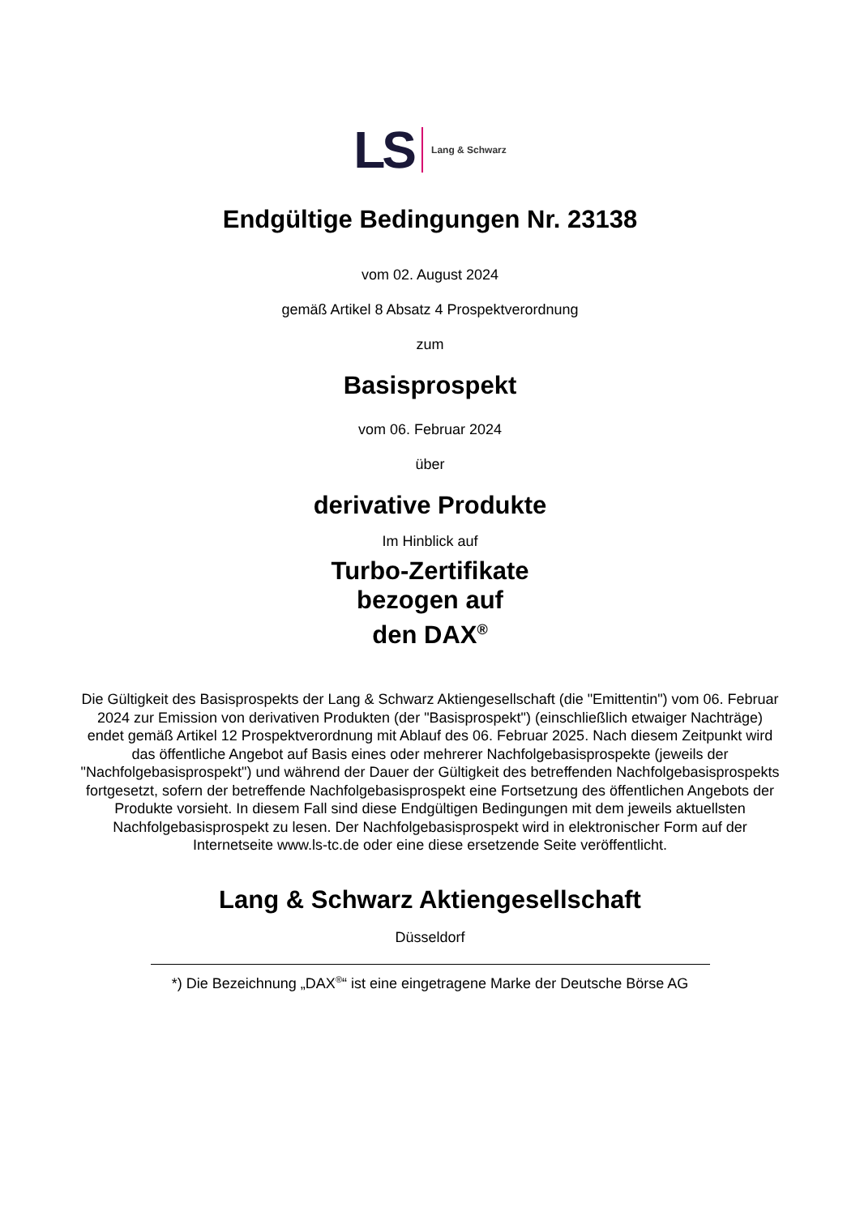LS Lang & Schwarz
Endgültige Bedingungen Nr. 23138
vom 02. August 2024
gemäß Artikel 8 Absatz 4 Prospektverordnung
zum
Basisprospekt
vom 06. Februar 2024
über
derivative Produkte
Im Hinblick auf
Turbo-Zertifikate
bezogen auf
den DAX<sup>®</sup>
Die Gültigkeit des Basisprospekts der Lang & Schwarz Aktiengesellschaft (die "Emittentin") vom 06. Februar 2024 zur Emission von derivativen Produkten (der "Basisprospekt") (einschließlich etwaiger Nachträge) endet gemäß Artikel 12 Prospektverordnung mit Ablauf des 06. Februar 2025. Nach diesem Zeitpunkt wird das öffentliche Angebot auf Basis eines oder mehrerer Nachfolgebasisprospekte (jeweils der "Nachfolgebasisprospekt") und während der Dauer der Gültigkeit des betreffenden Nachfolgebasisprospekts fortgesetzt, sofern der betreffende Nachfolgebasisprospekt eine Fortsetzung des öffentlichen Angebots der Produkte vorsieht. In diesem Fall sind diese Endgültigen Bedingungen mit dem jeweils aktuellsten Nachfolgebasisprospekt zu lesen. Der Nachfolgebasisprospekt wird in elektronischer Form auf der Internetseite www.ls-tc.de oder eine diese ersetzende Seite veröffentlicht.
Lang & Schwarz Aktiengesellschaft
Düsseldorf
*) Die Bezeichnung „DAX<sup>®</sup>“ ist eine eingetragene Marke der Deutsche Börse AG